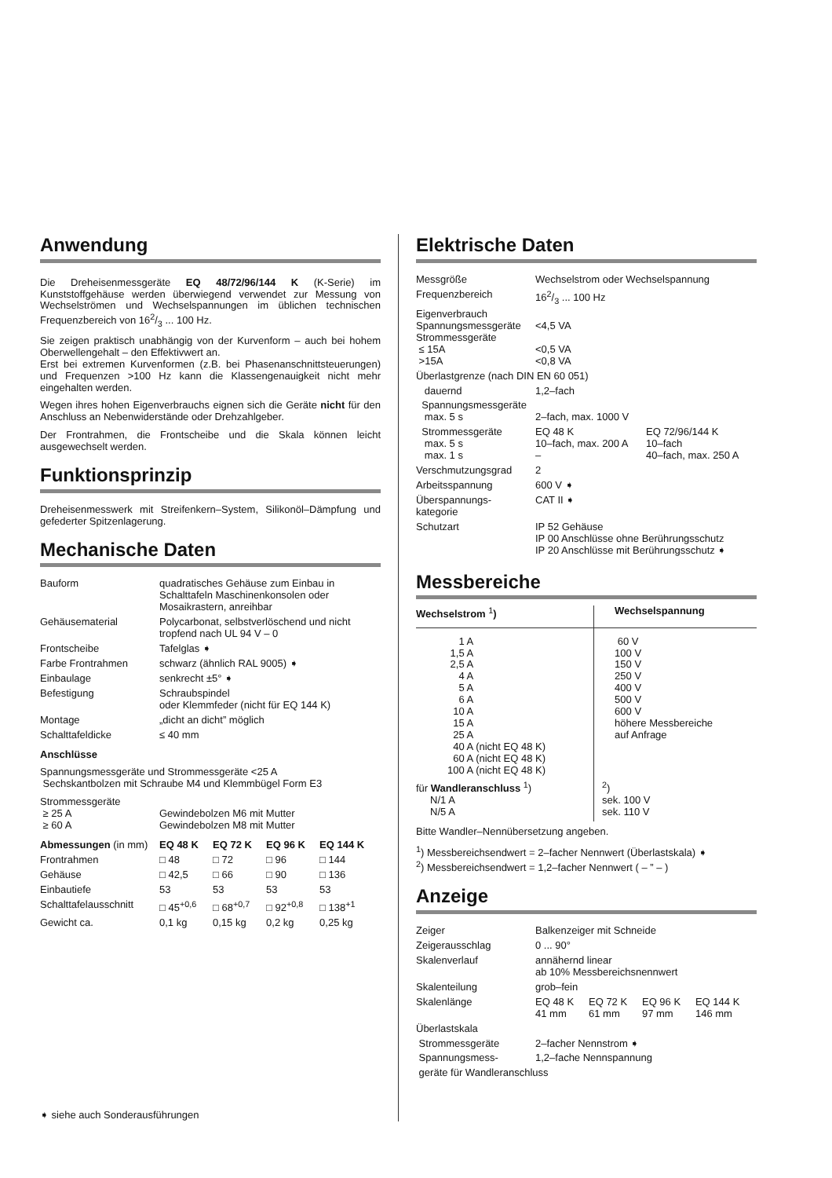Anwendung
Die Dreheisenmessgeräte EQ 48/72/96/144 K (K-Serie) im Kunststoffgehäuse werden überwiegend verwendet zur Messung von Wechselströmen und Wechselspannungen im üblichen technischen Frequenzbereich von 162/3 ... 100 Hz.
Sie zeigen praktisch unabhängig von der Kurvenform – auch bei hohem Oberwellengehalt – den Effektivwert an.
Erst bei extremen Kurvenformen (z.B. bei Phasenanschnittsteuerungen) und Frequenzen >100 Hz kann die Klassengenauigkeit nicht mehr eingehalten werden.
Wegen ihres hohen Eigenverbrauchs eignen sich die Geräte nicht für den Anschluss an Nebenwiderstände oder Drehzahlgeber.
Der Frontrahmen, die Frontscheibe und die Skala können leicht ausgewechselt werden.
Funktionsprinzip
Dreheisenmesswerk mit Streifenkern–System, Silikonöl–Dämpfung und gefederter Spitzenlagerung.
Mechanische Daten
| Bauform | quadratisches Gehäuse zum Einbau in Schalttafeln Maschinenkonsolen oder Mosaikrastern, anreihbar |
| Gehäusematerial | Polycarbonat, selbstverlöschend und nicht tropfend nach UL 94 V – 0 |
| Frontscheibe | Tafelglas ➧ |
| Farbe Frontrahmen | schwarz (ähnlich RAL 9005) ➧ |
| Einbaulage | senkrecht ±5° ➧ |
| Befestigung | Schraubspindel oder Klemmfeder (nicht für EQ 144 K) |
| Montage | „dicht an dicht” möglich |
| Schalttafeldicke | ≤ 40 mm |
Anschlüsse
Spannungsmessgeräte und Strommessgeräte <25 A
Sechskantbolzen mit Schraube M4 und Klemmbügel Form E3
| Strommessgeräte ≥ 25 A ≥ 60 A | Gewindebolzen M6 mit Mutter Gewindebolzen M8 mit Mutter |
| Abmessungen (in mm) | EQ 48 K | EQ 72 K | EQ 96 K | EQ 144 K |
| --- | --- | --- | --- | --- |
| Frontrahmen | □ 48 | □ 72 | □ 96 | □ 144 |
| Gehäuse | □ 42,5 | □ 66 | □ 90 | □ 136 |
| Einbautiefe | 53 | 53 | 53 | 53 |
| Schalttafelausschnitt | □ 45<sup>+0,6</sup> | □ 68<sup>+0,7</sup> | □ 92<sup>+0,8</sup> | □ 138<sup>+1</sup> |
| Gewicht ca. | 0,1 kg | 0,15 kg | 0,2 kg | 0,25 kg |
➧ siehe auch Sonderausführungen
Elektrische Daten
| Messgröße | Wechselstrom oder Wechselspannung | |
| Frequenzbereich | 162/3 ... 100 Hz | |
| Eigenverbrauch Spannungsmessgeräte Strommessgeräte ≤ 15A >15A | <4,5 VA <0,5 VA <0,8 VA | |
| Überlastgrenze (nach DIN EN 60 051) | | |
| dauernd | 1,2–fach | |
| Spannungsmessgeräte max. 5 s | 2–fach, max. 1000 V | |
| Strommessgeräte max. 5 s max. 1 s | EQ 48 K 10–fach, max. 200 A – | EQ 72/96/144 K 10–fach 40–fach, max. 250 A |
| Verschmutzungsgrad | 2 | |
| Arbeitsspannung | 600 V ➧ | |
| Überspannungs- kategorie | CAT II ➧ | |
| Schutzart | IP 52 Gehäuse IP 00 Anschlüsse ohne Berührungsschutz IP 20 Anschlüsse mit Berührungsschutz ➧ | |
Messbereiche
| Wechselstrom <sup>1</sup>) | Wechselspannung |
| --- | --- |
| 1 A 1,5 A 2,5 A 4 A 5 A 6 A 10 A 15 A 25 A 40 A (nicht EQ 48 K) 60 A (nicht EQ 48 K) 100 A (nicht EQ 48 K) | 60 V 100 V 150 V 250 V 400 V 500 V 600 V höhere Messbereiche auf Anfrage |
| für Wandleranschluss <sup>1</sup>) N/1 A N/5 A | <sup>2</sup>) sek. 100 V sek. 110 V |
Bitte Wandler–Nennübersetzung angeben.
<sup>1</sup>) Messbereichsendwert = 2–facher Nennwert (Überlastskala) ➧
<sup>2</sup>) Messbereichsendwert = 1,2–facher Nennwert ( – ” – )
Anzeige
| Zeiger | Balkenzeiger mit Schneide | | | |
| Zeigerausschlag | 0 ... 90° | | | |
| Skalenverlauf | annähernd linear ab 10% Messbereichsnennwert | | | |
| Skalenteilung | grob–fein | | | |
| Skalenlänge | EQ 48 K 41 mm | EQ 72 K 61 mm | EQ 96 K 97 mm | EQ 144 K 146 mm |
| Überlastskala | | | | |
| Strommessgeräte | 2–facher Nennstrom ➧ | | | |
| Spannungsmess- | 1,2–fache Nennspannung | | | |
| geräte für Wandleranschluss | | | | |